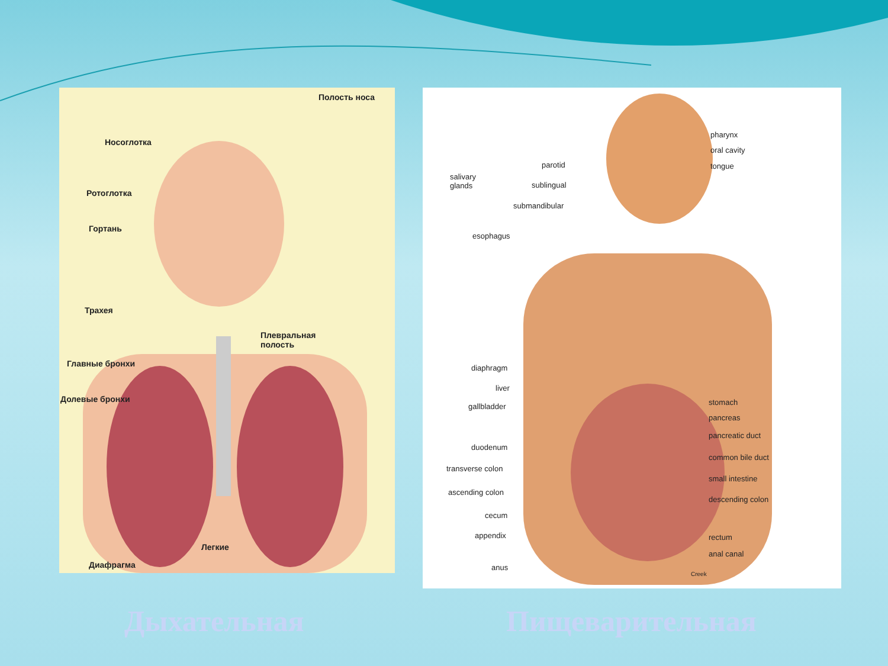Полость носа
Носоглотка
Ротоглотка
Гортань
Трахея
Плевральная
полость
Главные бронхи
Долевые бронхи
Легкие
Диафрагма
pharynx
oral cavity
tongue
salivary
glands
parotid
sublingual
submandibular
esophagus
diaphragm
liver
gallbladder stomach
pancreas
pancreatic duct
duodenum
common bile duct
transverse colon
small intestine
ascending colon
descending colon
cecum
appendix rectum
anal canal
anus
Creek
Дыхательная Пищеварительная